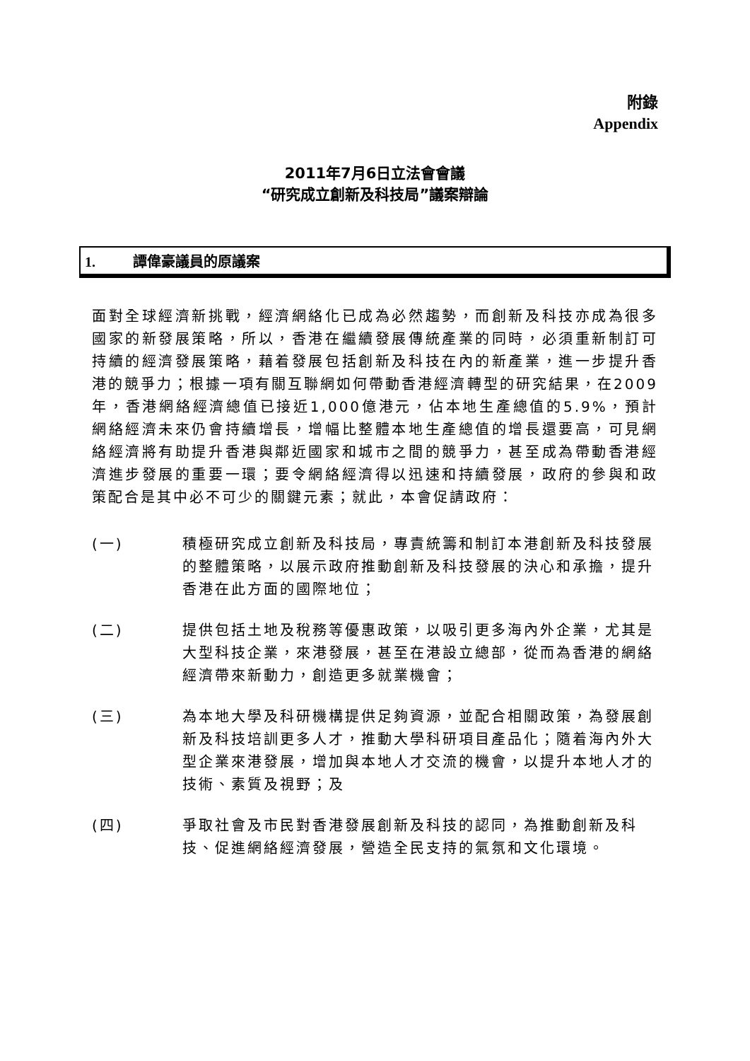附錄
Appendix
2011年7月6日立法會會議
“研究成立創新及科技局”議案辯論
1. 譚偉豪議員的原議案
面對全球經濟新挑戰，經濟網絡化已成為必然趨勢，而創新及科技亦成為很多國家的新發展策略，所以，香港在繼續發展傳統產業的同時，必須重新制訂可持續的經濟發展策略，藉着發展包括創新及科技在內的新產業，進一步提升香港的競爭力；根據一項有關互聯網如何帶動香港經濟轉型的研究結果，在2009年，香港網絡經濟總值已接近1,000億港元，佔本地生產總值的5.9%，預計網絡經濟未來仍會持續增長，增幅比整體本地生產總值的增長還要高，可見網絡經濟將有助提升香港與鄰近國家和城市之間的競爭力，甚至成為帶動香港經濟進步發展的重要一環；要令網絡經濟得以迅速和持續發展，政府的參與和政策配合是其中必不可少的關鍵元素；就此，本會促請政府：
(一) 積極研究成立創新及科技局，專責統籌和制訂本港創新及科技發展的整體策略，以展示政府推動創新及科技發展的決心和承擔，提升香港在此方面的國際地位；
(二) 提供包括土地及稅務等優惠政策，以吸引更多海內外企業，尤其是大型科技企業，來港發展，甚至在港設立總部，從而為香港的網絡經濟帶來新動力，創造更多就業機會；
(三) 為本地大學及科研機構提供足夠資源，並配合相關政策，為發展創新及科技培訓更多人才，推動大學科研項目產品化；隨着海內外大型企業來港發展，增加與本地人才交流的機會，以提升本地人才的技術、素質及視野；及
(四) 爭取社會及市民對香港發展創新及科技的認同，為推動創新及科技、促進網絡經濟發展，營造全民支持的氣氛和文化環境。